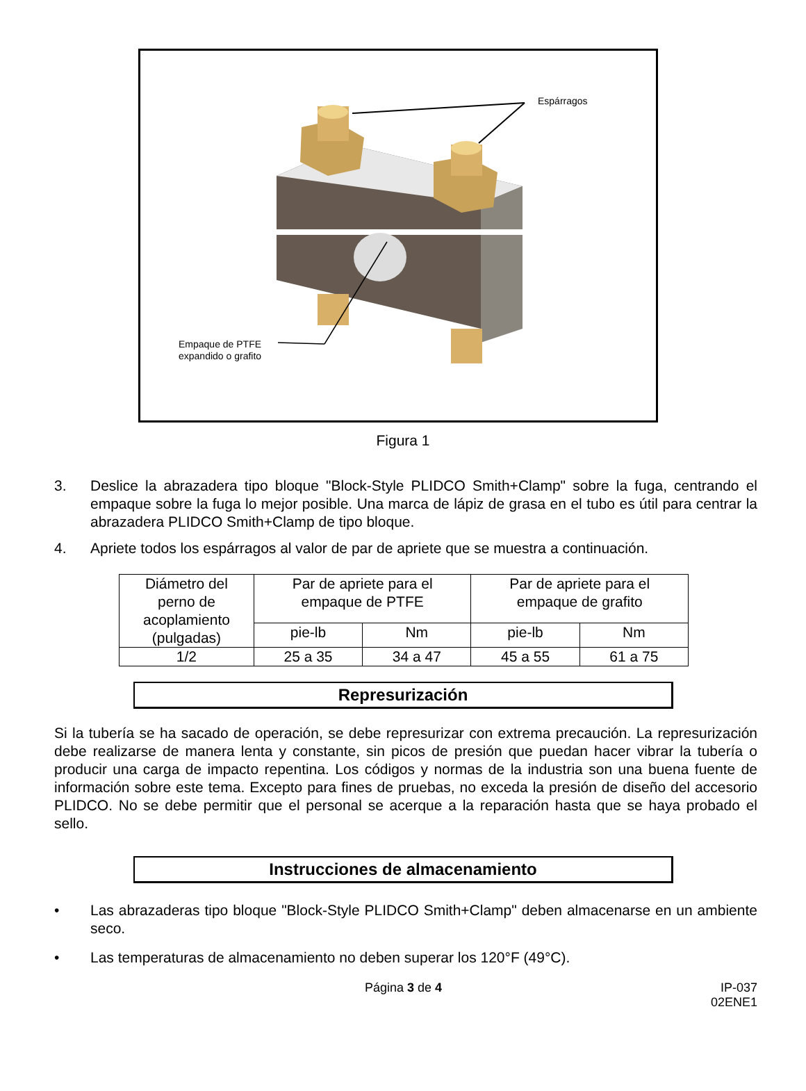Espárragos
Empaque de PTFE
expandido o grafito
Figura 1
3. Deslice la abrazadera tipo bloque "Block-Style PLIDCO Smith+Clamp" sobre la fuga, centrando el empaque sobre la fuga lo mejor posible. Una marca de lápiz de grasa en el tubo es útil para centrar la abrazadera PLIDCO Smith+Clamp de tipo bloque.
4. Apriete todos los espárragos al valor de par de apriete que se muestra a continuación.
| Diámetro del perno de acoplamiento (pulgadas) | Par de apriete para el empaque de PTFE | | Par de apriete para el empaque de grafito | |
| --- | --- | --- | --- | --- |
| | pie-lb | Nm | pie-lb | Nm |
| 1/2 | 25 a 35 | 34 a 47 | 45 a 55 | 61 a 75 |
Represurización
Si la tubería se ha sacado de operación, se debe represurizar con extrema precaución. La represurización debe realizarse de manera lenta y constante, sin picos de presión que puedan hacer vibrar la tubería o producir una carga de impacto repentina. Los códigos y normas de la industria son una buena fuente de información sobre este tema. Excepto para fines de pruebas, no exceda la presión de diseño del accesorio PLIDCO. No se debe permitir que el personal se acerque a la reparación hasta que se haya probado el sello.
Instrucciones de almacenamiento
• Las abrazaderas tipo bloque "Block-Style PLIDCO Smith+Clamp" deben almacenarse en un ambiente seco.
• Las temperaturas de almacenamiento no deben superar los 120°F (49°C).
Página 3 de 4 IP-037
02ENE1